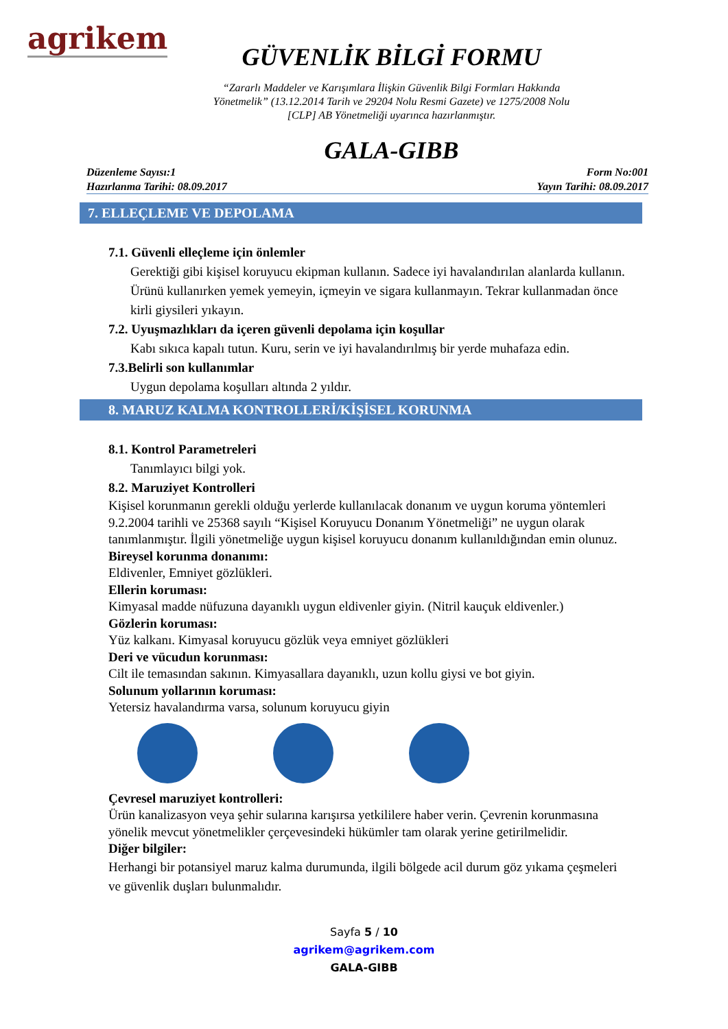agrikem
GÜVENLİK BİLGİ FORMU
“Zararlı Maddeler ve Karışımlara İlişkin Güvenlik Bilgi Formları Hakkında
Yönetmelik” (13.12.2014 Tarih ve 29204 Nolu Resmi Gazete) ve 1275/2008 Nolu
[CLP] AB Yönetmeliği uyarınca hazırlanmıştır.
GALA-GIBB
Düzenleme Sayısı:1
Hazırlanma Tarihi: 08.09.2017
Form No:001
Yayın Tarihi: 08.09.2017
7. ELLEÇLEME VE DEPOLAMA
7.1. Güvenli elleçleme için önlemler
Gerektiği gibi kişisel koruyucu ekipman kullanın. Sadece iyi havalandırılan alanlarda kullanın. Ürünü kullanırken yemek yemeyin, içmeyin ve sigara kullanmayın. Tekrar kullanmadan önce kirli giysileri yıkayın.
7.2. Uyuşmazlıkları da içeren güvenli depolama için koşullar
Kabı sıkıca kapalı tutun. Kuru, serin ve iyi havalandırılmış bir yerde muhafaza edin.
7.3.Belirli son kullanımlar
Uygun depolama koşulları altında 2 yıldır.
8. MARUZ KALMA KONTROLLERİ/KİŞİSEL KORUNMA
8.1. Kontrol Parametreleri
Tanımlayıcı bilgi yok.
8.2. Maruziyet Kontrolleri
Kişisel korunmanın gerekli olduğu yerlerde kullanılacak donanım ve uygun koruma yöntemleri 9.2.2004 tarihli ve 25368 sayılı “Kişisel Koruyucu Donanım Yönetmeliği” ne uygun olarak tanımlanmıştır. İlgili yönetmeliğe uygun kişisel koruyucu donanım kullanıldığından emin olunuz.
Bireysel korunma donanımı:
Eldivenler, Emniyet gözlükleri.
Ellerin koruması:
Kimyasal madde nüfuzuna dayanıklı uygun eldivenler giyin. (Nitril kauçuk eldivenler.)
Gözlerin koruması:
Yüz kalkanı. Kimyasal koruyucu gözlük veya emniyet gözlükleri
Deri ve vücudun korunması:
Cilt ile temasından sakının. Kimyasallara dayanıklı, uzun kollu giysi ve bot giyin.
Solunum yollarının koruması:
Yetersiz havalandırma varsa, solunum koruyucu giyin
Çevresel maruziyet kontrolleri:
Ürün kanalizasyon veya şehir sularına karışırsa yetkililere haber verin. Çevrenin korunmasına yönelik mevcut yönetmelikler çerçevesindeki hükümler tam olarak yerine getirilmelidir.
Diğer bilgiler:
Herhangi bir potansiyel maruz kalma durumunda, ilgili bölgede acil durum göz yıkama çeşmeleri ve güvenlik duşları bulunmalıdır.
Sayfa 5 / 10
agrikem@agrikem.com
GALA-GIBB